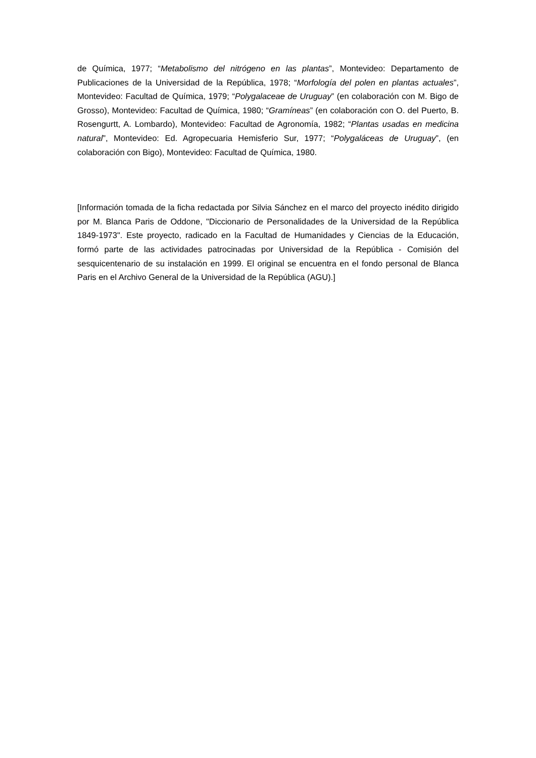de Química, 1977; “Metabolismo del nitrógeno en las plantas”, Montevideo: Departamento de Publicaciones de la Universidad de la República, 1978; “Morfología del polen en plantas actuales”, Montevideo: Facultad de Química, 1979; “Polygalaceae de Uruguay” (en colaboración con M. Bigo de Grosso), Montevideo: Facultad de Química, 1980; “Gramíneas” (en colaboración con O. del Puerto, B. Rosengurtt, A. Lombardo), Montevideo: Facultad de Agronomía, 1982; “Plantas usadas en medicina natural”, Montevideo: Ed. Agropecuaria Hemisferio Sur, 1977; “Polygaláceas de Uruguay”, (en colaboración con Bigo), Montevideo: Facultad de Química, 1980.
[Información tomada de la ficha redactada por Silvia Sánchez en el marco del proyecto inédito dirigido por M. Blanca Paris de Oddone, "Diccionario de Personalidades de la Universidad de la República 1849-1973". Este proyecto, radicado en la Facultad de Humanidades y Ciencias de la Educación, formó parte de las actividades patrocinadas por Universidad de la República - Comisión del sesquicentenario de su instalación en 1999. El original se encuentra en el fondo personal de Blanca Paris en el Archivo General de la Universidad de la República (AGU).]